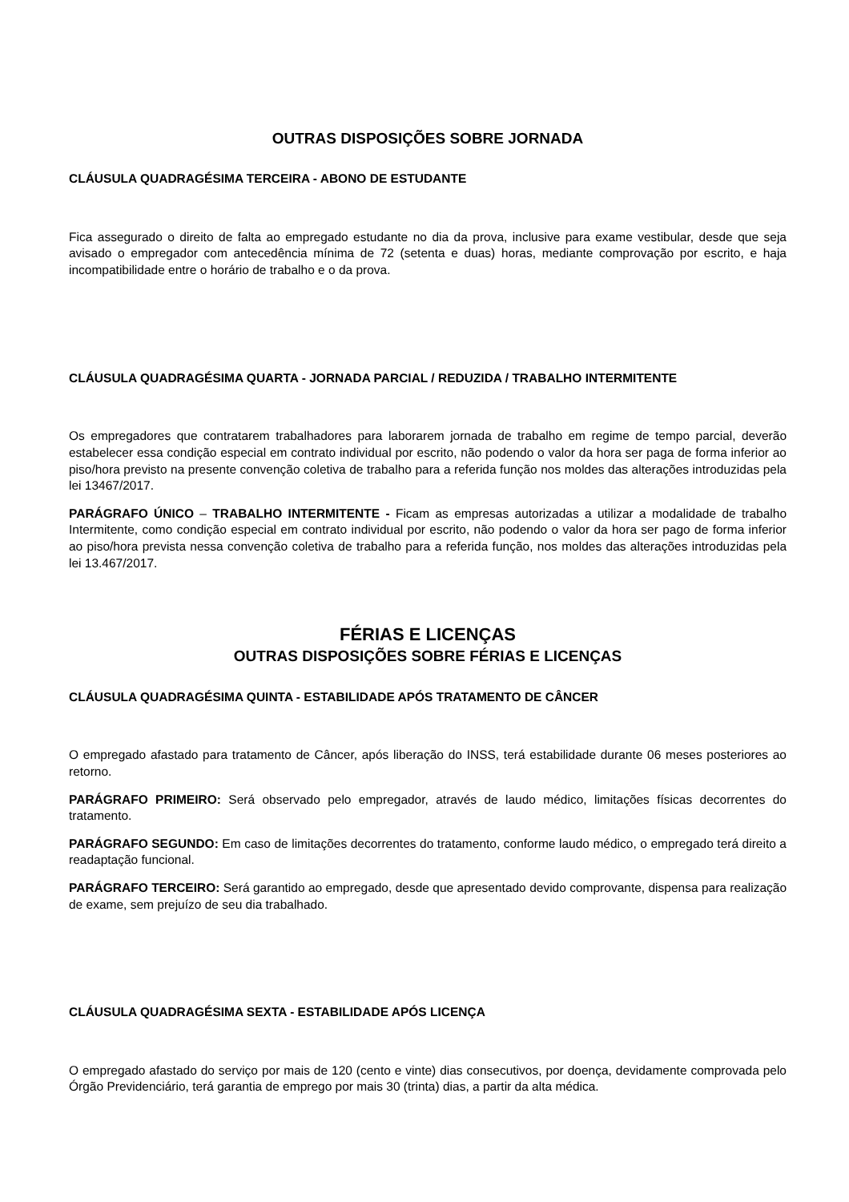OUTRAS DISPOSIÇÕES SOBRE JORNADA
CLÁUSULA QUADRAGÉSIMA TERCEIRA - ABONO DE ESTUDANTE
Fica assegurado o direito de falta ao empregado estudante no dia da prova, inclusive para exame vestibular, desde que seja avisado o empregador com antecedência mínima de 72 (setenta e duas) horas, mediante comprovação por escrito, e haja incompatibilidade entre o horário de trabalho e o da prova.
CLÁUSULA QUADRAGÉSIMA QUARTA - JORNADA PARCIAL / REDUZIDA / TRABALHO INTERMITENTE
Os empregadores que contratarem trabalhadores para laborarem jornada de trabalho em regime de tempo parcial, deverão estabelecer essa condição especial em contrato individual por escrito, não podendo o valor da hora ser paga de forma inferior ao piso/hora previsto na presente convenção coletiva de trabalho para a referida função nos moldes das alterações introduzidas pela lei 13467/2017.
PARÁGRAFO ÚNICO – TRABALHO INTERMITENTE - Ficam as empresas autorizadas a utilizar a modalidade de trabalho Intermitente, como condição especial em contrato individual por escrito, não podendo o valor da hora ser pago de forma inferior ao piso/hora prevista nessa convenção coletiva de trabalho para a referida função, nos moldes das alterações introduzidas pela lei 13.467/2017.
FÉRIAS E LICENÇAS
OUTRAS DISPOSIÇÕES SOBRE FÉRIAS E LICENÇAS
CLÁUSULA QUADRAGÉSIMA QUINTA - ESTABILIDADE APÓS TRATAMENTO DE CÂNCER
O empregado afastado para tratamento de Câncer, após liberação do INSS, terá estabilidade durante 06 meses posteriores ao retorno.
PARÁGRAFO PRIMEIRO: Será observado pelo empregador, através de laudo médico, limitações físicas decorrentes do tratamento.
PARÁGRAFO SEGUNDO: Em caso de limitações decorrentes do tratamento, conforme laudo médico, o empregado terá direito a readaptação funcional.
PARÁGRAFO TERCEIRO: Será garantido ao empregado, desde que apresentado devido comprovante, dispensa para realização de exame, sem prejuízo de seu dia trabalhado.
CLÁUSULA QUADRAGÉSIMA SEXTA - ESTABILIDADE APÓS LICENÇA
O empregado afastado do serviço por mais de 120 (cento e vinte) dias consecutivos, por doença, devidamente comprovada pelo Órgão Previdenciário, terá garantia de emprego por mais 30 (trinta) dias, a partir da alta médica.